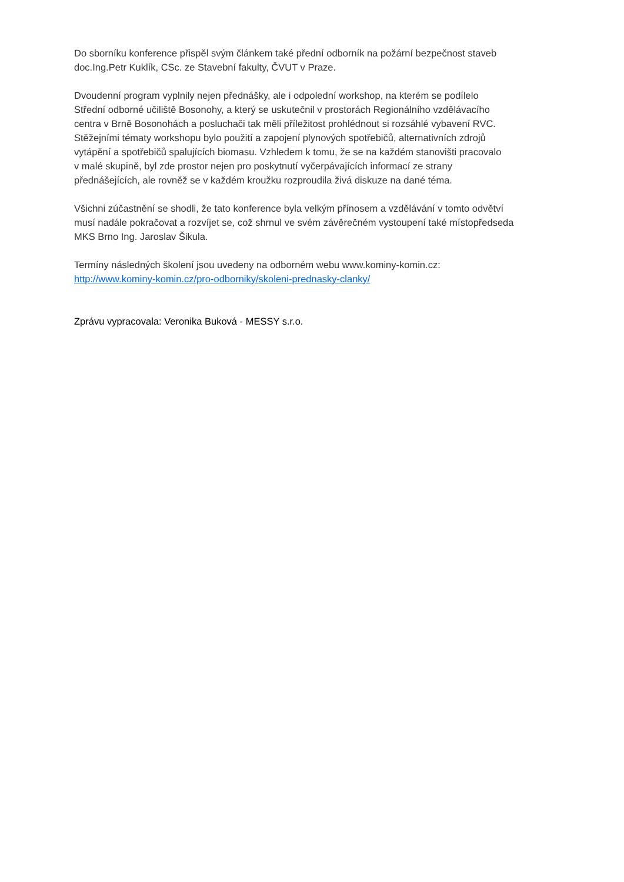Do sborníku konference přispěl svým článkem také přední odborník na požární bezpečnost staveb
doc.Ing.Petr Kuklík, CSc. ze Stavební fakulty, ČVUT v Praze.
Dvoudenní program vyplnily nejen přednášky, ale i odpolední workshop, na kterém se podílelo
Střední odborné učiliště Bosonohy, a který se uskutečnil v prostorách Regionálního vzdělávacího
centra v Brně Bosonohách a posluchači tak měli příležitost prohlédnout si rozsáhlé vybavení RVC.
Stěžejními tématy workshopu bylo použití a zapojení plynových spotřebičů, alternativních zdrojů
vytápění a spotřebičů spalujících biomasu. Vzhledem k tomu, že se na každém stanovišti pracovalo
v malé skupině, byl zde prostor nejen pro poskytnutí vyčerpávajících informací ze strany
přednášejících, ale rovněž se v každém kroužku rozproudila živá diskuze na dané téma.
Všichni zúčastnění se shodli, že tato konference byla velkým přínosem a vzdělávání v tomto odvětví
musí nadále pokračovat a rozvíjet se, což shrnul ve svém závěrečném vystoupení také místopředseda
MKS Brno Ing. Jaroslav Šikula.
Termíny následných školení jsou uvedeny na odborném webu www.kominy-komin.cz:
http://www.kominy-komin.cz/pro-odborniky/skoleni-prednasky-clanky/
Zprávu vypracovala: Veronika Buková - MESSY s.r.o.